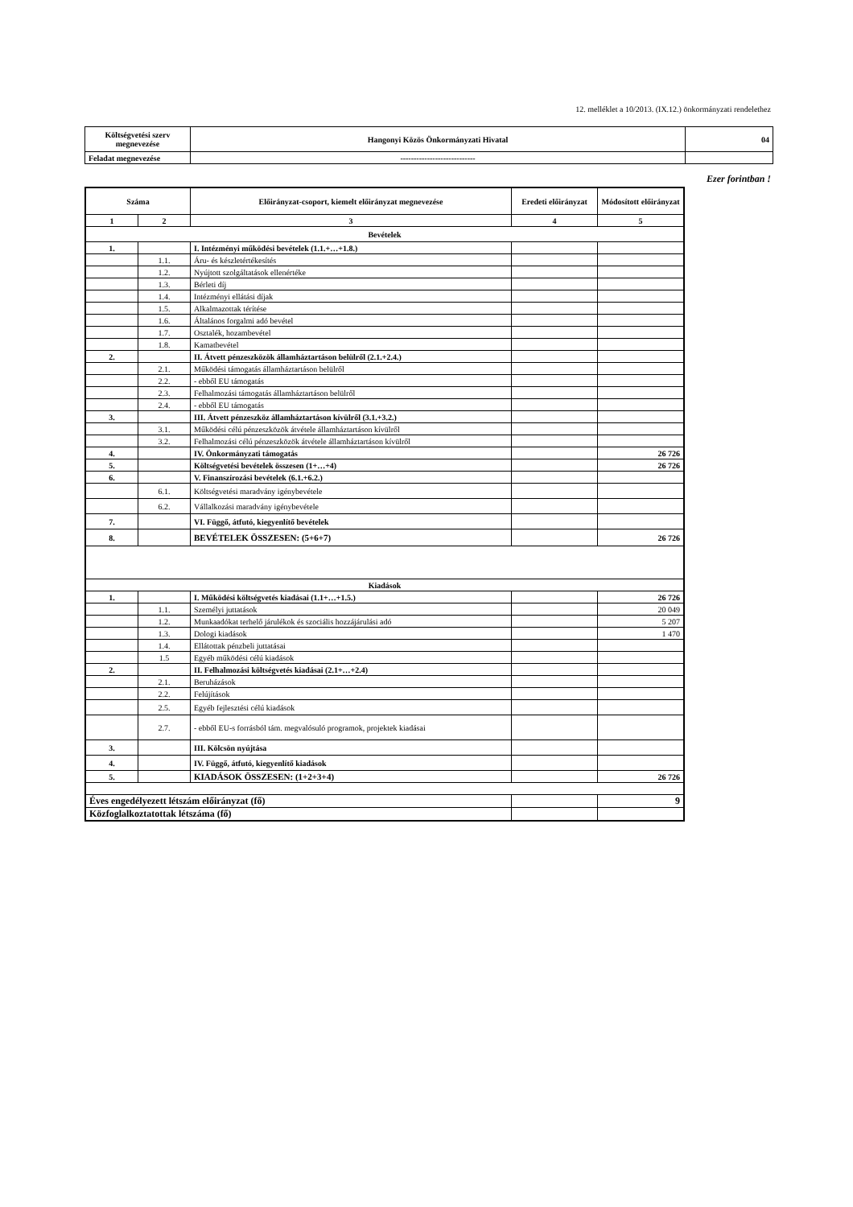12. melléklet a 10/2013. (IX.12.) önkormányzati rendelethez
| Költségvetési szerv megnevezése | Hangonyi Közös Önkormányzati Hivatal | 04 |
| Feladat megnevezése | ---------------------------- | |
Ezer forintban !
| Száma | | Előirányzat-csoport, kiemelt előirányzat megnevezése | Eredeti előirányzat | Módosított előirányzat |
| --- | --- | --- | --- | --- |
| 1 | 2 | 3 | 4 | 5 |
| Bevételek | | | | |
| 1. | | I. Intézményi működési bevételek (1.1.+…+1.8.) | | |
| | 1.1. | Áru- és készletértékesítés | | |
| | 1.2. | Nyújtott szolgáltatások ellenértéke | | |
| | 1.3. | Bérleti díj | | |
| | 1.4. | Intézményi ellátási díjak | | |
| | 1.5. | Alkalmazottak térítése | | |
| | 1.6. | Általános forgalmi adó bevétel | | |
| | 1.7. | Osztalék, hozambevétel | | |
| | 1.8. | Kamatbevétel | | |
| 2. | | II. Átvett pénzeszközök államháztartáson belülről (2.1.+2.4.) | | |
| | 2.1. | Működési támogatás államháztartáson belülről | | |
| | 2.2. | - ebből EU támogatás | | |
| | 2.3. | Felhalmozási támogatás államháztartáson belülről | | |
| | 2.4. | - ebből EU támogatás | | |
| 3. | | III. Átvett pénzeszköz államháztartáson kívülről (3.1.+3.2.) | | |
| | 3.1. | Működési célú pénzeszközök átvétele államháztartáson kívülről | | |
| | 3.2. | Felhalmozási célú pénzeszközök átvétele államháztartáson kívülről | | |
| 4. | | IV. Önkormányzati támogatás | | 26 726 |
| 5. | | Költségvetési bevételek összesen (1+…+4) | | 26 726 |
| 6. | | V. Finanszírozási bevételek (6.1.+6.2.) | | |
| | 6.1. | Költségvetési maradvány igénybevétele | | |
| | 6.2. | Vállalkozási maradvány igénybevétele | | |
| 7. | | VI. Függő, átfutó, kiegyenlítő bevételek | | |
| 8. | | BEVÉTELEK ÖSSZESEN: (5+6+7) | | 26 726 |
| Kiadások | | | | |
| 1. | | I. Működési költségvetés kiadásai (1.1+…+1.5.) | | 26 726 |
| | 1.1. | Személyi juttatások | | 20 049 |
| | 1.2. | Munkaadókat terhelő járulékok és szociális hozzájárulási adó | | 5 207 |
| | 1.3. | Dologi kiadások | | 1 470 |
| | 1.4. | Ellátottak pénzbeli juttatásai | | |
| | 1.5 | Egyéb működési célú kiadások | | |
| 2. | | II. Felhalmozási költségvetés kiadásai (2.1+…+2.4) | | |
| | 2.1. | Beruházások | | |
| | 2.2. | Felújítások | | |
| | 2.5. | Egyéb fejlesztési célú kiadások | | |
| | 2.7. | - ebből EU-s forrásból tám. megvalósuló programok, projektek kiadásai | | |
| 3. | | III. Kölcsön nyújtása | | |
| 4. | | IV. Függő, átfutó, kiegyenlítő kiadások | | |
| 5. | | KIADÁSOK ÖSSZESEN: (1+2+3+4) | | 26 726 |
| Éves engedélyezett létszám előirányzat (fő) | | | | 9 |
| Közfoglalkoztatottak létszáma (fő) | | | | |